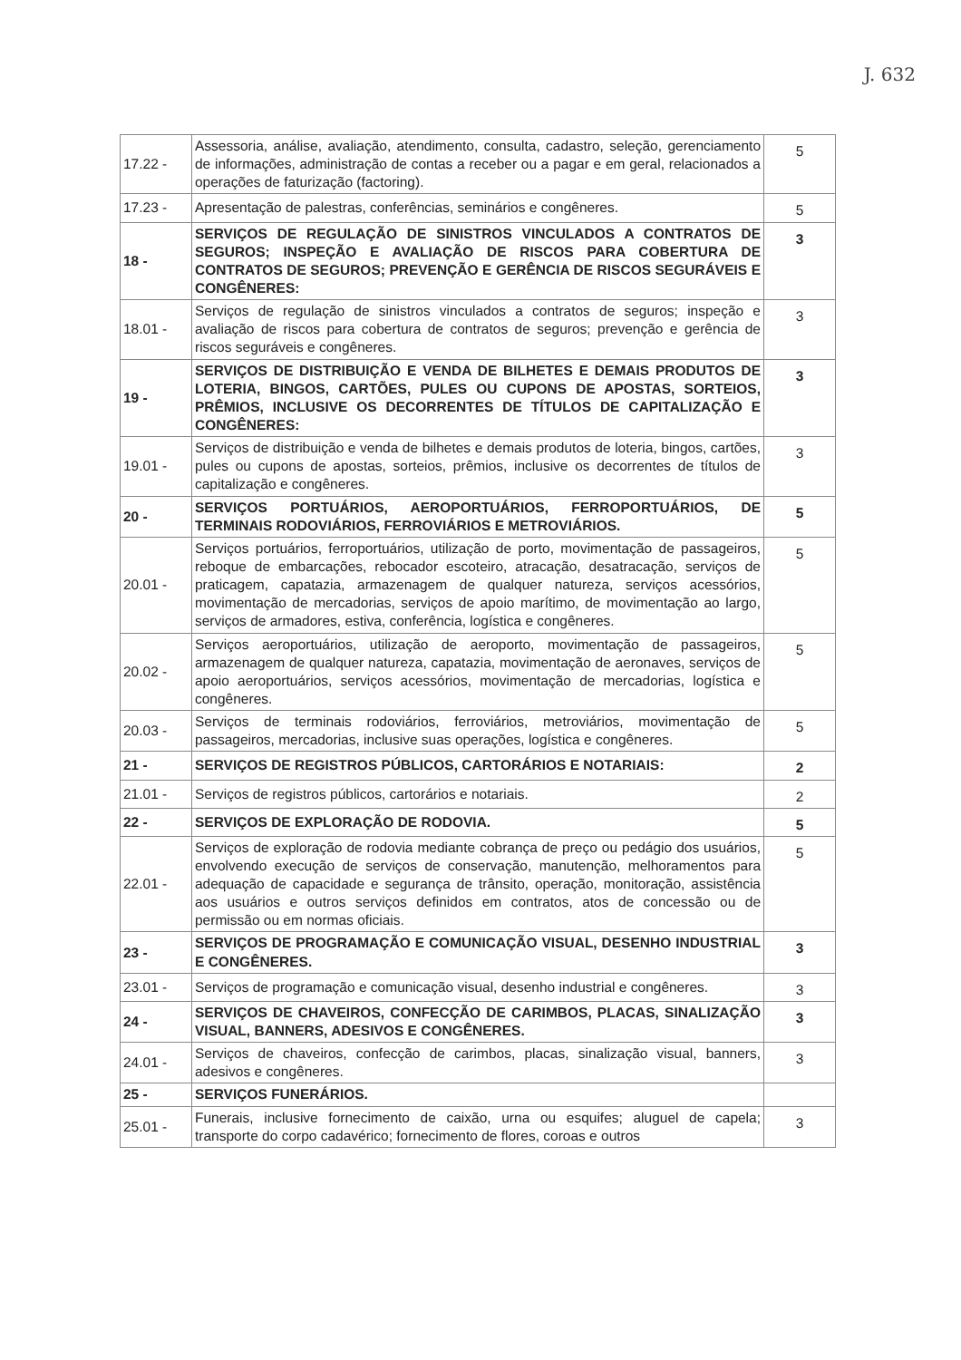J. 632
| 17.22 - | Assessoria, análise, avaliação, atendimento, consulta, cadastro, seleção, gerenciamento de informações, administração de contas a receber ou a pagar e em geral, relacionados a operações de faturização (factoring). | 5 |
| 17.23 - | Apresentação de palestras, conferências, seminários e congêneres. | 5 |
| 18 - | SERVIÇOS DE REGULAÇÃO DE SINISTROS VINCULADOS A CONTRATOS DE SEGUROS; INSPEÇÃO E AVALIAÇÃO DE RISCOS PARA COBERTURA DE CONTRATOS DE SEGUROS; PREVENÇÃO E GERÊNCIA DE RISCOS SEGURÁVEIS E CONGÊNERES: | 3 |
| 18.01 - | Serviços de regulação de sinistros vinculados a contratos de seguros; inspeção e avaliação de riscos para cobertura de contratos de seguros; prevenção e gerência de riscos seguráveis e congêneres. | 3 |
| 19 - | SERVIÇOS DE DISTRIBUIÇÃO E VENDA DE BILHETES E DEMAIS PRODUTOS DE LOTERIA, BINGOS, CARTÕES, PULES OU CUPONS DE APOSTAS, SORTEIOS, PRÊMIOS, INCLUSIVE OS DECORRENTES DE TÍTULOS DE CAPITALIZAÇÃO E CONGÊNERES: | 3 |
| 19.01 - | Serviços de distribuição e venda de bilhetes e demais produtos de loteria, bingos, cartões, pules ou cupons de apostas, sorteios, prêmios, inclusive os decorrentes de títulos de capitalização e congêneres. | 3 |
| 20 - | SERVIÇOS PORTUÁRIOS, AEROPORTUÁRIOS, FERROPORTUÁRIOS, DE TERMINAIS RODOVIÁRIOS, FERROVIÁRIOS E METROVIÁRIOS. | 5 |
| 20.01 - | Serviços portuários, ferroportuários, utilização de porto, movimentação de passageiros, reboque de embarcações, rebocador escoteiro, atracação, desatracação, serviços de praticagem, capatazia, armazenagem de qualquer natureza, serviços acessórios, movimentação de mercadorias, serviços de apoio marítimo, de movimentação ao largo, serviços de armadores, estiva, conferência, logística e congêneres. | 5 |
| 20.02 - | Serviços aeroportuários, utilização de aeroporto, movimentação de passageiros, armazenagem de qualquer natureza, capatazia, movimentação de aeronaves, serviços de apoio aeroportuários, serviços acessórios, movimentação de mercadorias, logística e congêneres. | 5 |
| 20.03 - | Serviços de terminais rodoviários, ferroviários, metroviários, movimentação de passageiros, mercadorias, inclusive suas operações, logística e congêneres. | 5 |
| 21 - | SERVIÇOS DE REGISTROS PÚBLICOS, CARTORÁRIOS E NOTARIAIS: | 2 |
| 21.01 - | Serviços de registros públicos, cartorários e notariais. | 2 |
| 22 - | SERVIÇOS DE EXPLORAÇÃO DE RODOVIA. | 5 |
| 22.01 - | Serviços de exploração de rodovia mediante cobrança de preço ou pedágio dos usuários, envolvendo execução de serviços de conservação, manutenção, melhoramentos para adequação de capacidade e segurança de trânsito, operação, monitoração, assistência aos usuários e outros serviços definidos em contratos, atos de concessão ou de permissão ou em normas oficiais. | 5 |
| 23 - | SERVIÇOS DE PROGRAMAÇÃO E COMUNICAÇÃO VISUAL, DESENHO INDUSTRIAL E CONGÊNERES. | 3 |
| 23.01 - | Serviços de programação e comunicação visual, desenho industrial e congêneres. | 3 |
| 24 - | SERVIÇOS DE CHAVEIROS, CONFECÇÃO DE CARIMBOS, PLACAS, SINALIZAÇÃO VISUAL, BANNERS, ADESIVOS E CONGÊNERES. | 3 |
| 24.01 - | Serviços de chaveiros, confecção de carimbos, placas, sinalização visual, banners, adesivos e congêneres. | 3 |
| 25 - | SERVIÇOS FUNERÁRIOS. | |
| 25.01 - | Funerais, inclusive fornecimento de caixão, urna ou esquifes; aluguel de capela; transporte do corpo cadavérico; fornecimento de flores, coroas e outros | 3 |